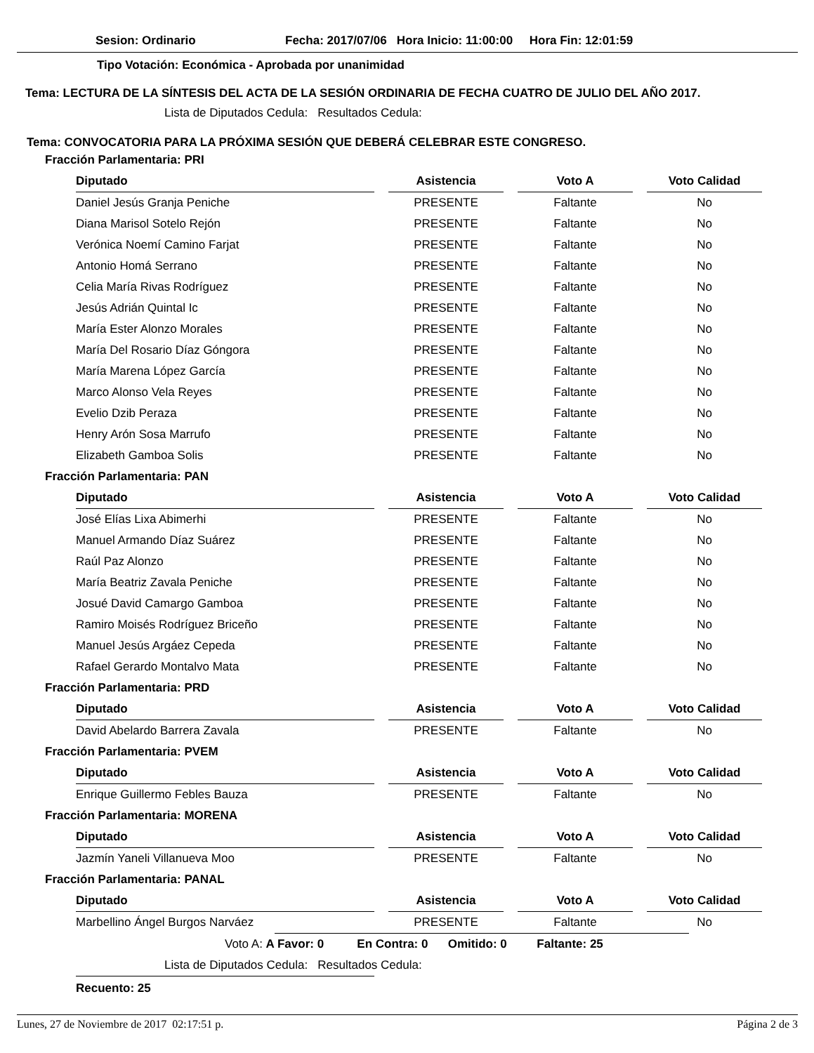Sesion: Ordinario Fecha: 2017/07/06 Hora Inicio: 11:00:00 Hora Fin: 12:01:59
Tipo Votación: Económica - Aprobada por unanimidad
Tema: LECTURA DE LA SÍNTESIS DEL ACTA DE LA SESIÓN ORDINARIA DE FECHA CUATRO DE JULIO DEL AÑO 2017.
Lista de Diputados Cedula: Resultados Cedula:
Tema: CONVOCATORIA PARA LA PRÓXIMA SESIÓN QUE DEBERÁ CELEBRAR ESTE CONGRESO.
Fracción Parlamentaria: PRI
| Diputado | | Asistencia | | Voto A | | Voto Calidad |
| --- | --- | --- | --- | --- | --- | --- |
| Daniel Jesús Granja Peniche | | PRESENTE | | Faltante | | No |
| Diana Marisol Sotelo Rejón | | PRESENTE | | Faltante | | No |
| Verónica Noemí Camino Farjat | | PRESENTE | | Faltante | | No |
| Antonio Homá Serrano | | PRESENTE | | Faltante | | No |
| Celia María Rivas Rodríguez | | PRESENTE | | Faltante | | No |
| Jesús Adrián Quintal Ic | | PRESENTE | | Faltante | | No |
| María Ester Alonzo Morales | | PRESENTE | | Faltante | | No |
| María Del Rosario Díaz Góngora | | PRESENTE | | Faltante | | No |
| María Marena López García | | PRESENTE | | Faltante | | No |
| Marco Alonso Vela Reyes | | PRESENTE | | Faltante | | No |
| Evelio Dzib Peraza | | PRESENTE | | Faltante | | No |
| Henry Arón Sosa Marrufo | | PRESENTE | | Faltante | | No |
| Elizabeth Gamboa Solis | | PRESENTE | | Faltante | | No |
Fracción Parlamentaria: PAN
| Diputado | | Asistencia | | Voto A | | Voto Calidad |
| --- | --- | --- | --- | --- | --- | --- |
| José Elías Lixa Abimerhi | | PRESENTE | | Faltante | | No |
| Manuel Armando Díaz Suárez | | PRESENTE | | Faltante | | No |
| Raúl Paz Alonzo | | PRESENTE | | Faltante | | No |
| María Beatriz Zavala Peniche | | PRESENTE | | Faltante | | No |
| Josué David Camargo Gamboa | | PRESENTE | | Faltante | | No |
| Ramiro Moisés Rodríguez Briceño | | PRESENTE | | Faltante | | No |
| Manuel Jesús Argáez Cepeda | | PRESENTE | | Faltante | | No |
| Rafael Gerardo Montalvo Mata | | PRESENTE | | Faltante | | No |
Fracción Parlamentaria: PRD
| Diputado | | Asistencia | | Voto A | | Voto Calidad |
| --- | --- | --- | --- | --- | --- | --- |
| David Abelardo Barrera Zavala | | PRESENTE | | Faltante | | No |
Fracción Parlamentaria: PVEM
| Diputado | | Asistencia | | Voto A | | Voto Calidad |
| --- | --- | --- | --- | --- | --- | --- |
| Enrique Guillermo Febles Bauza | | PRESENTE | | Faltante | | No |
Fracción Parlamentaria: MORENA
| Diputado | | Asistencia | | Voto A | | Voto Calidad |
| --- | --- | --- | --- | --- | --- | --- |
| Jazmín Yaneli Villanueva Moo | | PRESENTE | | Faltante | | No |
Fracción Parlamentaria: PANAL
| Diputado | | Asistencia | | Voto A | | Voto Calidad |
| --- | --- | --- | --- | --- | --- | --- |
| Marbellino Ángel Burgos Narváez | | PRESENTE | | Faltante | | No |
Voto A: A Favor: 0 En Contra: 0 Omitido: 0 Faltante: 25
Lista de Diputados Cedula: Resultados Cedula:
Recuento: 25
Lunes, 27 de Noviembre de 2017 02:17:51 p. Página 2 de 3